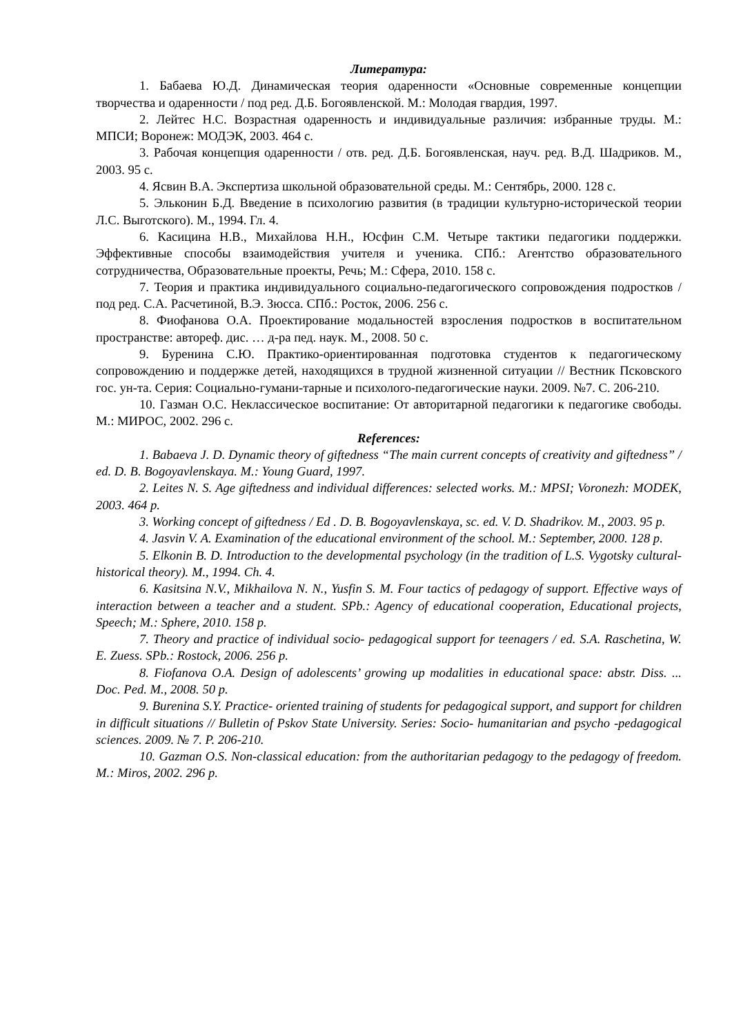Литература:
1. Бабаева Ю.Д. Динамическая теория одаренности «Основные современные концепции творчества и одаренности / под ред. Д.Б. Богоявленской. М.: Молодая гвардия, 1997.
2. Лейтес Н.С. Возрастная одаренность и индивидуальные различия: избранные труды. М.: МПСИ; Воронеж: МОДЭК, 2003. 464 с.
3. Рабочая концепция одаренности / отв. ред. Д.Б. Богоявленская, науч. ред. В.Д. Шадриков. М., 2003. 95 с.
4. Ясвин В.А. Экспертиза школьной образовательной среды. М.: Сентябрь, 2000. 128 с.
5. Эльконин Б.Д. Введение в психологию развития (в традиции культурно-исторической теории Л.С. Выготского). М., 1994. Гл. 4.
6. Касицина Н.В., Михайлова Н.Н., Юсфин С.М. Четыре тактики педагогики поддержки. Эффективные способы взаимодействия учителя и ученика. СПб.: Агентство образовательного сотрудничества, Образовательные проекты, Речь; М.: Сфера, 2010. 158 с.
7. Теория и практика индивидуального социально-педагогического сопровождения подростков / под ред. С.А. Расчетиной, В.Э. Зюсса. СПб.: Росток, 2006. 256 с.
8. Фиофанова О.А. Проектирование модальностей взросления подростков в воспитательном пространстве: автореф. дис. … д-ра пед. наук. М., 2008. 50 с.
9. Буренина С.Ю. Практико-ориентированная подготовка студентов к педагогическому сопровождению и поддержке детей, находящихся в трудной жизненной ситуации // Вестник Псковского гос. ун-та. Серия: Социально-гумани-тарные и психолого-педагогические науки. 2009. №7. С. 206-210.
10. Газман О.С. Неклассическое воспитание: От авторитарной педагогики к педагогике свободы. М.: МИРОС, 2002. 296 с.
References:
1. Babaeva J. D. Dynamic theory of giftedness “The main current concepts of creativity and giftedness” / ed. D. B. Bogoyavlenskaya. M.: Young Guard, 1997.
2. Leites N. S. Age giftedness and individual differences: selected works. M.: MPSI; Voronezh: MODEK, 2003. 464 p.
3. Working concept of giftedness / Ed . D. B. Bogoyavlenskaya, sc. ed. V. D. Shadrikov. M., 2003. 95 p.
4. Jasvin V. A. Examination of the educational environment of the school. M.: September, 2000. 128 p.
5. Elkonin B. D. Introduction to the developmental psychology (in the tradition of L.S. Vygotsky cultural- historical theory). M., 1994. Ch. 4.
6. Kasitsina N.V., Mikhailova N. N., Yusfin S. M. Four tactics of pedagogy of support. Effective ways of interaction between a teacher and a student. SPb.: Agency of educational cooperation, Educational projects, Speech; M.: Sphere, 2010. 158 p.
7. Theory and practice of individual socio- pedagogical support for teenagers / ed. S.A. Raschetina, W. E. Zuess. SPb.: Rostock, 2006. 256 p.
8. Fiofanova O.A. Design of adolescents’ growing up modalities in educational space: abstr. Diss. ... Doc. Ped. M., 2008. 50 p.
9. Burenina S.Y. Practice- oriented training of students for pedagogical support, and support for children in difficult situations // Bulletin of Pskov State University. Series: Socio- humanitarian and psycho -pedagogical sciences. 2009. № 7. P. 206-210.
10. Gazman O.S. Non-classical education: from the authoritarian pedagogy to the pedagogy of freedom. M.: Miros, 2002. 296 p.